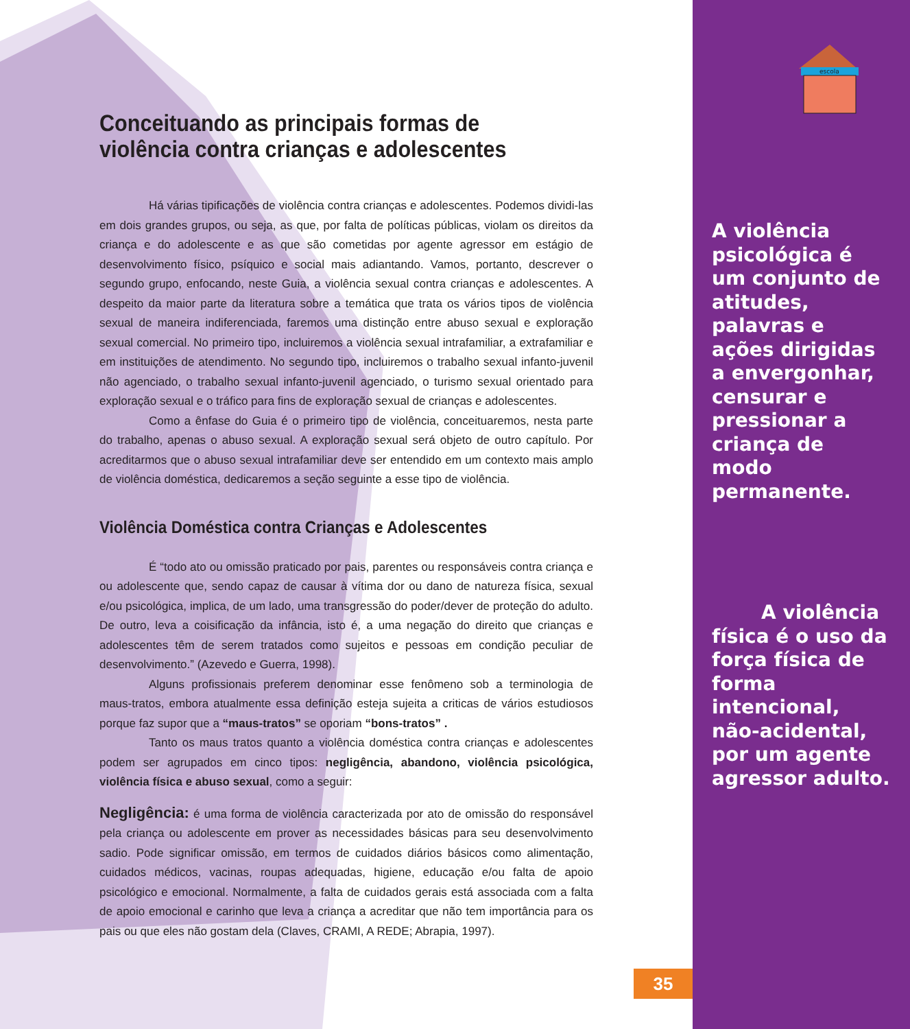escola
Conceituando as principais formas de violência contra crianças e adolescentes
Há várias tipificações de violência contra crianças e adolescentes. Podemos dividi-las em dois grandes grupos, ou seja, as que, por falta de políticas públicas, violam os direitos da criança e do adolescente e as que são cometidas por agente agressor em estágio de desenvolvimento físico, psíquico e social mais adiantando. Vamos, portanto, descrever o segundo grupo, enfocando, neste Guia, a violência sexual contra crianças e adolescentes. A despeito da maior parte da literatura sobre a temática que trata os vários tipos de violência sexual de maneira indiferenciada, faremos uma distinção entre abuso sexual e exploração sexual comercial. No primeiro tipo, incluiremos a violência sexual intrafamiliar, a extrafamiliar e em instituições de atendimento. No segundo tipo, incluiremos o trabalho sexual infanto-juvenil não agenciado, o trabalho sexual infanto-juvenil agenciado, o turismo sexual orientado para exploração sexual e o tráfico para fins de exploração sexual de crianças e adolescentes.
Como a ênfase do Guia é o primeiro tipo de violência, conceituaremos, nesta parte do trabalho, apenas o abuso sexual. A exploração sexual será objeto de outro capítulo. Por acreditarmos que o abuso sexual intrafamiliar deve ser entendido em um contexto mais amplo de violência doméstica, dedicaremos a seção seguinte a esse tipo de violência.
Violência Doméstica contra Crianças e Adolescentes
É “todo ato ou omissão praticado por pais, parentes ou responsáveis contra criança e ou adolescente que, sendo capaz de causar à vítima dor ou dano de natureza física, sexual e/ou psicológica, implica, de um lado, uma transgressão do poder/dever de proteção do adulto. De outro, leva a coisificação da infância, isto é, a uma negação do direito que crianças e adolescentes têm de serem tratados como sujeitos e pessoas em condição peculiar de desenvolvimento.” (Azevedo e Guerra, 1998).
Alguns profissionais preferem denominar esse fenômeno sob a terminologia de maus-tratos, embora atualmente essa definição esteja sujeita a criticas de vários estudiosos porque faz supor que a “maus-tratos” se oporiam “bons-tratos” .
Tanto os maus tratos quanto a violência doméstica contra crianças e adolescentes podem ser agrupados em cinco tipos: negligência, abandono, violência psicológica, violência física e abuso sexual, como a seguir:
Negligência: é uma forma de violência caracterizada por ato de omissão do responsável pela criança ou adolescente em prover as necessidades básicas para seu desenvolvimento sadio. Pode significar omissão, em termos de cuidados diários básicos como alimentação, cuidados médicos, vacinas, roupas adequadas, higiene, educação e/ou falta de apoio psicológico e emocional. Normalmente, a falta de cuidados gerais está associada com a falta de apoio emocional e carinho que leva a criança a acreditar que não tem importância para os pais ou que eles não gostam dela (Claves, CRAMI, A REDE; Abrapia, 1997).
35
A violência psicológica é um conjunto de atitudes, palavras e ações dirigidas a envergonhar, censurar e pressionar a criança de modo permanente.
A violência física é o uso da força física de forma intencional, não-acidental, por um agente agressor adulto.